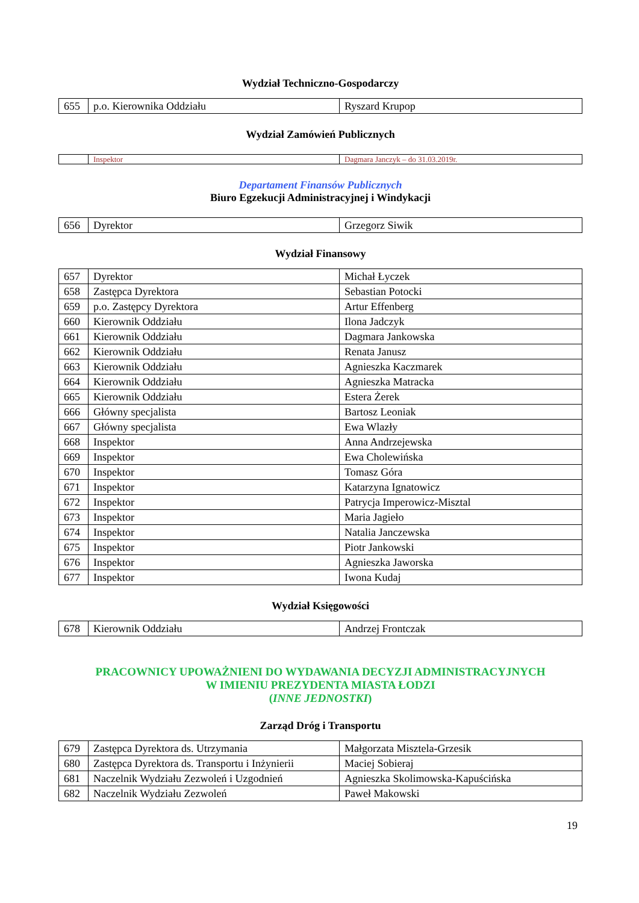Wydział Techniczno-Gospodarczy
| 655 | p.o. Kierownika Oddziału | Ryszard Krupop |
Wydział Zamówień Publicznych
| | Inspektor | Dagmara Janczyk – do 31.03.2019r. |
Departament Finansów Publicznych
Biuro Egzekucji Administracyjnej i Windykacji
| 656 | Dyrektor | Grzegorz Siwik |
Wydział Finansowy
| 657 | Dyrektor | Michał Łyczek |
| 658 | Zastępca Dyrektora | Sebastian Potocki |
| 659 | p.o. Zastępcy Dyrektora | Artur Effenberg |
| 660 | Kierownik Oddziału | Ilona Jadczyk |
| 661 | Kierownik Oddziału | Dagmara Jankowska |
| 662 | Kierownik Oddziału | Renata Janusz |
| 663 | Kierownik Oddziału | Agnieszka Kaczmarek |
| 664 | Kierownik Oddziału | Agnieszka Matracka |
| 665 | Kierownik Oddziału | Estera Żerek |
| 666 | Główny specjalista | Bartosz Leoniak |
| 667 | Główny specjalista | Ewa Wlazły |
| 668 | Inspektor | Anna Andrzejewska |
| 669 | Inspektor | Ewa Cholewińska |
| 670 | Inspektor | Tomasz Góra |
| 671 | Inspektor | Katarzyna Ignatowicz |
| 672 | Inspektor | Patrycja Imperowicz-Misztal |
| 673 | Inspektor | Maria Jagieło |
| 674 | Inspektor | Natalia Janczewska |
| 675 | Inspektor | Piotr Jankowski |
| 676 | Inspektor | Agnieszka Jaworska |
| 677 | Inspektor | Iwona Kudaj |
Wydział Księgowości
| 678 | Kierownik Oddziału | Andrzej Frontczak |
PRACOWNICY UPOWAŻNIENI DO WYDAWANIA DECYZJI ADMINISTRACYJNYCH
W IMIENIU PREZYDENTA MIASTA ŁODZI
(INNE JEDNOSTKI)
Zarząd Dróg i Transportu
| 679 | Zastępca Dyrektora ds. Utrzymania | Małgorzata Misztela-Grzesik |
| 680 | Zastępca Dyrektora ds. Transportu i Inżynierii | Maciej Sobieraj |
| 681 | Naczelnik Wydziału Zezwoleń i Uzgodnień | Agnieszka Skolimowska-Kapuścińska |
| 682 | Naczelnik Wydziału Zezwoleń | Paweł Makowski |
19